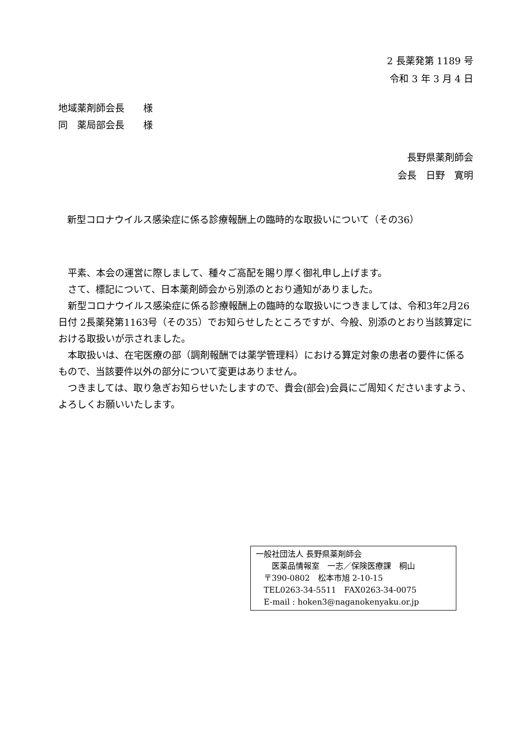2 長薬発第 1189 号
令和 3 年 3 月 4 日
地域薬剤師会長　　様
同　薬局部会長　　様
長野県薬剤師会　　
会長　日野　寛明
新型コロナウイルス感染症に係る診療報酬上の臨時的な取扱いについて（その36）
　平素、本会の運営に際しまして、種々ご高配を賜り厚く御礼申し上げます。
　さて、標記について、日本薬剤師会から別添のとおり通知がありました。
　新型コロナウイルス感染症に係る診療報酬上の臨時的な取扱いにつきましては、令和3年2月26日付 2長薬発第1163号（その35）でお知らせしたところですが、今般、別添のとおり当該算定における取扱いが示されました。
　本取扱いは、在宅医療の部（調剤報酬では薬学管理料）における算定対象の患者の要件に係るもので、当該要件以外の部分について変更はありません。
　つきましては、取り急ぎお知らせいたしますので、貴会(部会)会員にご周知くださいますよう、よろしくお願いいたします。
一般社団法人 長野県薬剤師会
　　医薬品情報室　一志／保険医療課　桐山
　〒390-0802　松本市旭 2-10-15
　TEL0263-34-5511　FAX0263-34-0075
　E-mail : hoken3@naganokenyaku.or.jp